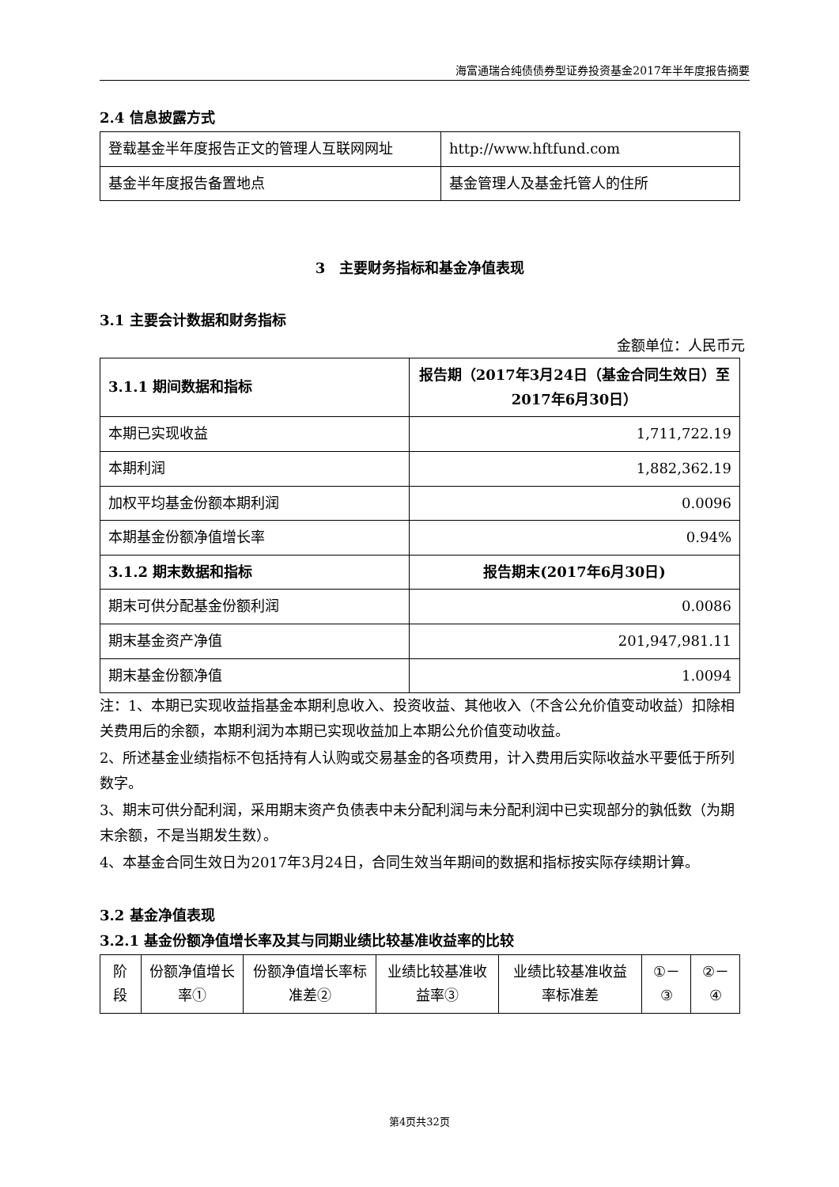海富通瑞合纯债债券型证券投资基金2017年半年度报告摘要
2.4 信息披露方式
| 登载基金半年度报告正文的管理人互联网网址 | http://www.hftfund.com |
| 基金半年度报告备置地点 | 基金管理人及基金托管人的住所 |
3　主要财务指标和基金净值表现
3.1 主要会计数据和财务指标
金额单位：人民币元
| 3.1.1 期间数据和指标 | 报告期（2017年3月24日（基金合同生效日）至2017年6月30日） |
| --- | --- |
| 本期已实现收益 | 1,711,722.19 |
| 本期利润 | 1,882,362.19 |
| 加权平均基金份额本期利润 | 0.0096 |
| 本期基金份额净值增长率 | 0.94% |
| 3.1.2 期末数据和指标 | 报告期末(2017年6月30日) |
| 期末可供分配基金份额利润 | 0.0086 |
| 期末基金资产净值 | 201,947,981.11 |
| 期末基金份额净值 | 1.0094 |
注：1、本期已实现收益指基金本期利息收入、投资收益、其他收入（不含公允价值变动收益）扣除相关费用后的余额，本期利润为本期已实现收益加上本期公允价值变动收益。
2、所述基金业绩指标不包括持有人认购或交易基金的各项费用，计入费用后实际收益水平要低于所列数字。
3、期末可供分配利润，采用期末资产负债表中未分配利润与未分配利润中已实现部分的孰低数（为期末余额，不是当期发生数）。
4、本基金合同生效日为2017年3月24日，合同生效当年期间的数据和指标按实际存续期计算。
3.2 基金净值表现
3.2.1 基金份额净值增长率及其与同期业绩比较基准收益率的比较
| 阶段 | 份额净值增长率① | 份额净值增长率标准差② | 业绩比较基准收益率③ | 业绩比较基准收益率标准差 | ①－③ | ②－④ |
第4页共32页